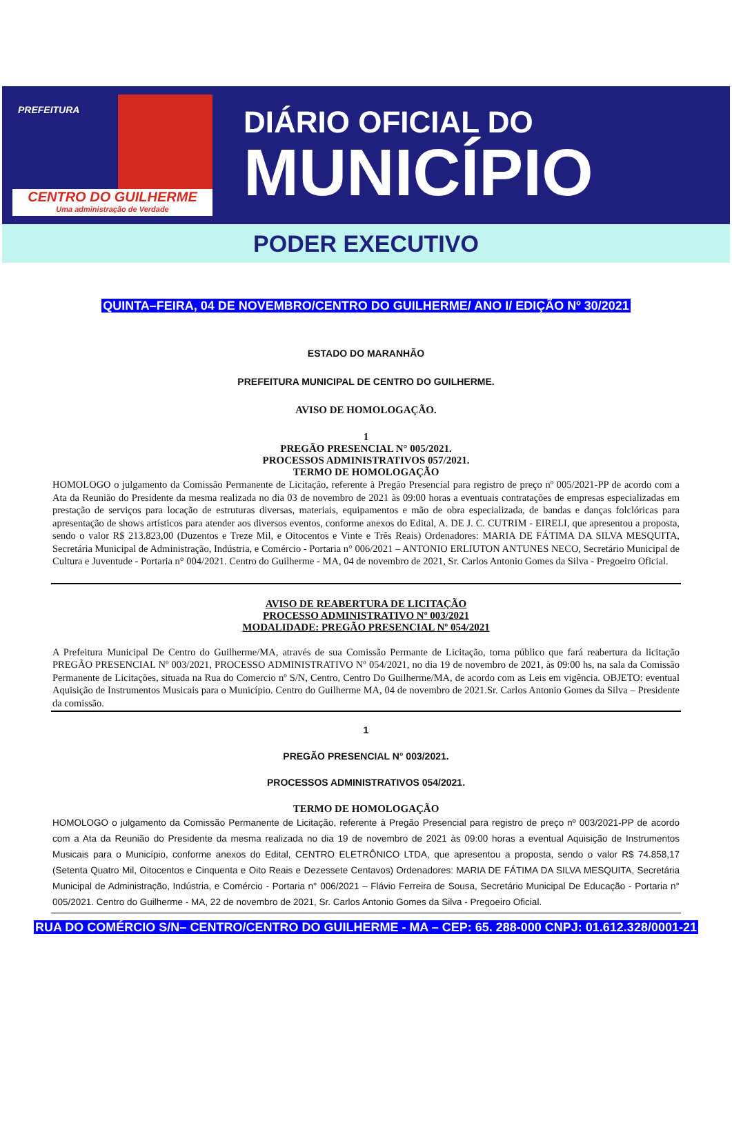PREFEITURA
CENTRO DO GUILHERME
Uma administração de Verdade
DIÁRIO OFICIAL DO
MUNICÍPIO
PODER EXECUTIVO
QUINTA–FEIRA, 04 DE NOVEMBRO/CENTRO DO GUILHERME/ ANO I/ EDIÇÃO Nº 30/2021
ESTADO DO MARANHÃO
PREFEITURA MUNICIPAL DE CENTRO DO GUILHERME.
AVISO DE HOMOLOGAÇÃO.
1
PREGÃO PRESENCIAL N° 005/2021.
PROCESSOS ADMINISTRATIVOS 057/2021.
TERMO DE HOMOLOGAÇÃO
HOMOLOGO o julgamento da Comissão Permanente de Licitação, referente à Pregão Presencial para registro de preço nº 005/2021-PP de acordo com a Ata da Reunião do Presidente da mesma realizada no dia 03 de novembro de 2021 às 09:00 horas a eventuais contratações de empresas especializadas em prestação de serviços para locação de estruturas diversas, materiais, equipamentos e mão de obra especializada, de bandas e danças folclóricas para apresentação de shows artísticos para atender aos diversos eventos, conforme anexos do Edital, A. DE J. C. CUTRIM - EIRELI, que apresentou a proposta, sendo o valor R$ 213.823,00 (Duzentos e Treze Mil, e Oitocentos e Vinte e Três Reais) Ordenadores: MARIA DE FÁTIMA DA SILVA MESQUITA, Secretária Municipal de Administração, Indústria, e Comércio - Portaria n° 006/2021 – ANTONIO ERLIUTON ANTUNES NECO, Secretário Municipal de Cultura e Juventude - Portaria n° 004/2021. Centro do Guilherme - MA, 04 de novembro de 2021, Sr. Carlos Antonio Gomes da Silva - Pregoeiro Oficial.
AVISO DE REABERTURA DE LICITAÇÃO
PROCESSO ADMINISTRATIVO Nº 003/2021
MODALIDADE: PREGÃO PRESENCIAL Nº 054/2021
A Prefeitura Municipal De Centro do Guilherme/MA, através de sua Comissão Permante de Licitação, torna público que fará reabertura da licitação PREGÃO PRESENCIAL Nº 003/2021, PROCESSO ADMINISTRATIVO Nº 054/2021, no dia 19 de novembro de 2021, às 09:00 hs, na sala da Comissão Permanente de Licitações, situada na Rua do Comercio nº S/N, Centro, Centro Do Guilherme/MA, de acordo com as Leis em vigência. OBJETO: eventual Aquisição de Instrumentos Musicais para o Município. Centro do Guilherme MA, 04 de novembro de 2021.Sr. Carlos Antonio Gomes da Silva – Presidente da comissão.
1
PREGÃO PRESENCIAL N° 003/2021.
PROCESSOS ADMINISTRATIVOS 054/2021.
TERMO DE HOMOLOGAÇÃO
HOMOLOGO o julgamento da Comissão Permanente de Licitação, referente à Pregão Presencial para registro de preço nº 003/2021-PP de acordo com a Ata da Reunião do Presidente da mesma realizada no dia 19 de novembro de 2021 às 09:00 horas a eventual Aquisição de Instrumentos Musicais para o Município, conforme anexos do Edital, CENTRO ELETRÔNICO LTDA, que apresentou a proposta, sendo o valor R$ 74.858,17 (Setenta Quatro Mil, Oitocentos e Cinquenta e Oito Reais e Dezessete Centavos) Ordenadores: MARIA DE FÁTIMA DA SILVA MESQUITA, Secretária Municipal de Administração, Indústria, e Comércio - Portaria n° 006/2021 – Flávio Ferreira de Sousa, Secretário Municipal De Educação - Portaria n° 005/2021. Centro do Guilherme - MA, 22 de novembro de 2021, Sr. Carlos Antonio Gomes da Silva - Pregoeiro Oficial.
RUA DO COMÉRCIO S/N– CENTRO/CENTRO DO GUILHERME - MA – CEP: 65. 288-000 CNPJ: 01.612.328/0001-21